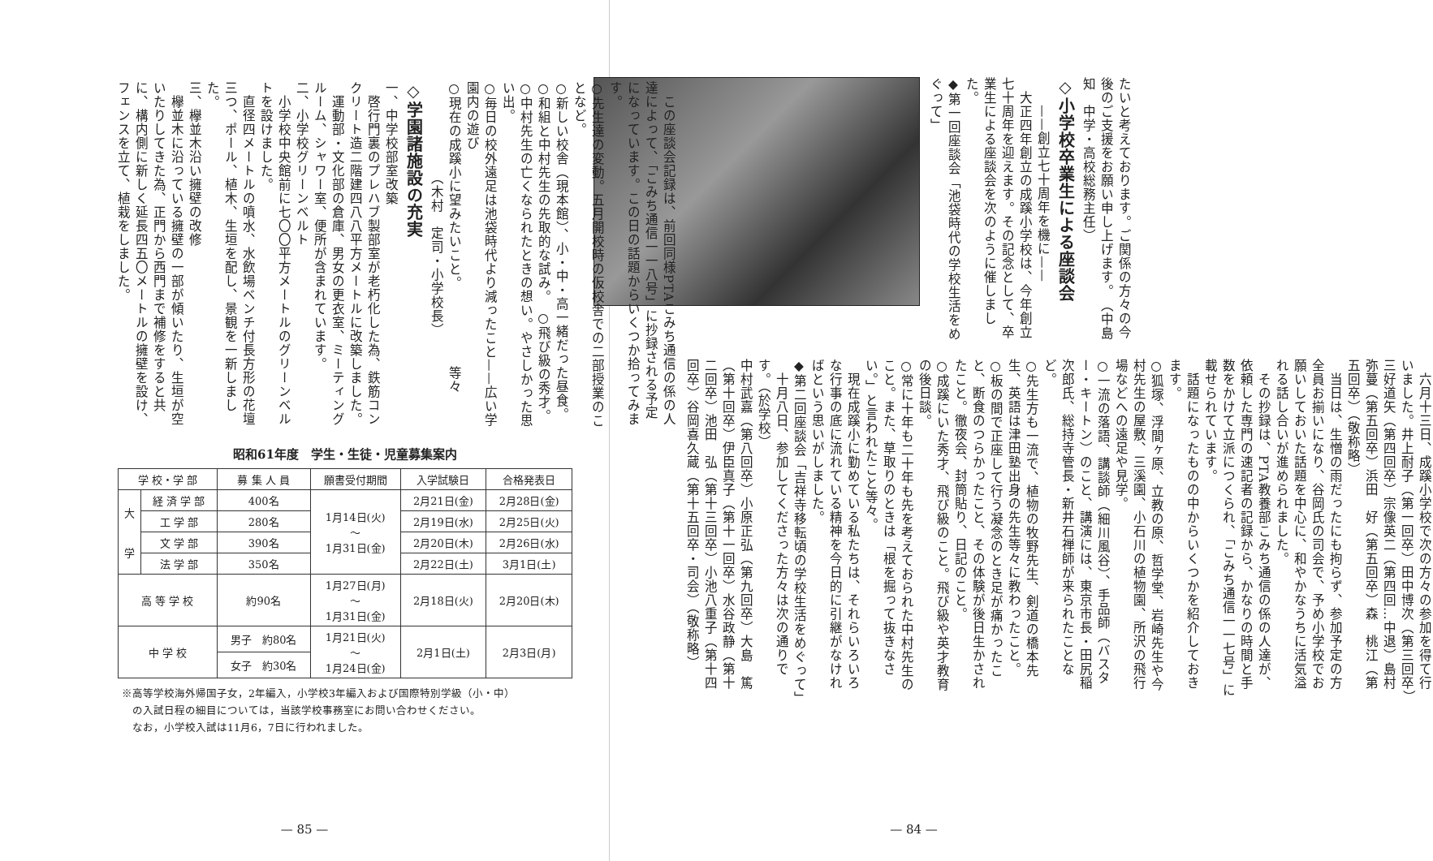たいと考えております。ご関係の方々の今後のご支援をお願い申し上げます。　（中島　知　中学・高校総務主任）
◇小学校卒業生による座談会
　　——創立七十周年を機に——
　大正四年創立の成蹊小学校は、今年創立七十周年を迎えます。その記念として、卒業生による座談会を次のように催しました。
◆第一回座談会「池袋時代の学校生活をめぐって」
　六月十三日、成蹊小学校で次の方々の参加を得て行いました。井上耐子（第一回卒）田中博次（第三回卒）三好道矢（第四回卒）宗像英二（第四回…中退）島村弥蔓（第五回卒）浜田　好（第五回卒）森　桃江（第五回卒）（敬称略）
　当日は、生憎の雨だったにも拘らず、参加予定の方全員お揃いになり、谷岡氏の司会で、予め小学校でお願いしておいた話題を中心に、和やかなうちに活気溢れる話し合いが進められました。
　その抄録は、PTA教養部こみち通信の係の人達が、依頼した専門の速記者の記録から、かなりの時間と手数をかけて立派につくられ、「こみち通信一一七号」に載せられています。
　話題になったものの中からいくつかを紹介しておきます。
○狐塚、浮間ヶ原、立教の原、哲学堂、岩崎先生や今村先生の屋敷、三溪園、小石川の植物園、所沢の飛行場などへの遠足や見学。
○一流の落語、講談師（細川風谷）、手品師（バスター・キートン）のこと、講演には、東京市長・田尻稲次郎氏、総持寺管長・新井石禅師が来られたことなど。
○先生方も一流で、植物の牧野先生、剣道の橋本先生、英語は津田塾出身の先生等々に教わったこと。
○板の間で正座して行う凝念のとき足が痛かったこと、断食のつらかったこと、その体験が後日生かされたこと。徹夜会、封筒貼り、日記のこと。
○成蹊にいた秀才、飛び級のこと。飛び級や英才教育の後日談。
○常に十年も二十年も先を考えておられた中村先生のこと。また、草取りのときは「根を掘って抜きなさい。」と言われたこと等々。
　現在成蹊小に勤めている私たちは、それらいろいろな行事の底に流れている精神を今日的に引継がなければという思いがしました。
◆第二回座談会「吉祥寺移転頃の学校生活をめぐって」
　十月八日、参加してくださった方々は次の通りです。（於学校）
中村武嘉（第八回卒）小原正弘（第九回卒）大島　篤（第十回卒）伊臣真子（第十一回卒）水谷政静（第十二回卒）池田　弘（第十三回卒）小池八重子（第十四回卒）谷岡喜久蔵（第十五回卒・司会）（敬称略）
— 84 —
　この座談会記録は、前回同様PTAこみち通信の係の人達によって、「こみち通信一一八号」に抄録される予定になっています。この日の話題からいくつか拾ってみます。
○先生達の変動。五月開校時の仮校舎での二部授業のことなど。
○新しい校舎（現本館）、小・中・高一緒だった昼食。
○和組と中村先生の先取的な試み。　○飛び級の秀才。
○中村先生の亡くなられたときの想い。やさしかった思い出。
○毎日の校外遠足は池袋時代より減ったこと——広い学園内の遊び
○現在の成蹊小に望みたいこと。　　　　　　等々
　　　　　　　（木村　定司・小学校長）
◇学園諸施設の充実
一、中学校部室改築
　啓行門裏のプレハブ製部室が老朽化した為、鉄筋コンクリート造二階建四八八平方メートルに改築しました。
　運動部・文化部の倉庫、男女の更衣室、ミーティングルーム、シャワー室、便所が含まれています。
二、小学校グリーンベルト
　小学校中央館前に七〇〇平方メートルのグリーンベルトを設けました。
　直径四メートルの噴水、水飲場ベンチ付長方形の花壇三つ、ポール、植木、生垣を配し、景観を一新しました。
三、欅並木沿い擁壁の改修
　欅並木に沿っている擁壁の一部が傾いたり、生垣が空いたりしてきた為、正門から西門まで補修をすると共に、構内側に新しく延長四五〇メートルの擁壁を設け、フェンスを立て、植栽をしました。
昭和61年度　学生・生徒・児童募集案内
| 学 校・学 部 | | 募 集 人 員 | 願書受付期間 | 入学試験日 | 合格発表日 |
| --- | --- | --- | --- | --- | --- |
| 大 学 | 経 済 学 部 | 400名 | 1月14日(火) 〜 1月31日(金) | 2月21日(金) | 2月28日(金) |
| | 工 学 部 | 280名 | | 2月19日(水) | 2月25日(火) |
| | 文 学 部 | 390名 | | 2月20日(木) | 2月26日(水) |
| | 法 学 部 | 350名 | | 2月22日(土) | 3月1日(土) |
| 高 等 学 校 | | 約90名 | 1月27日(月) 〜 1月31日(金) | 2月18日(火) | 2月20日(木) |
| 中 学 校 | | 男子 約80名 | 1月21日(火) 〜 1月24日(金) | 2月1日(土) | 2月3日(月) |
| | | 女子 約30名 | | | |
※高等学校海外帰国子女，2年編入，小学校3年編入および国際特別学級（小・中）
　の入試日程の細目については，当該学校事務室にお問い合わせください。
　なお，小学校入試は11月6，7日に行われました。
— 85 —